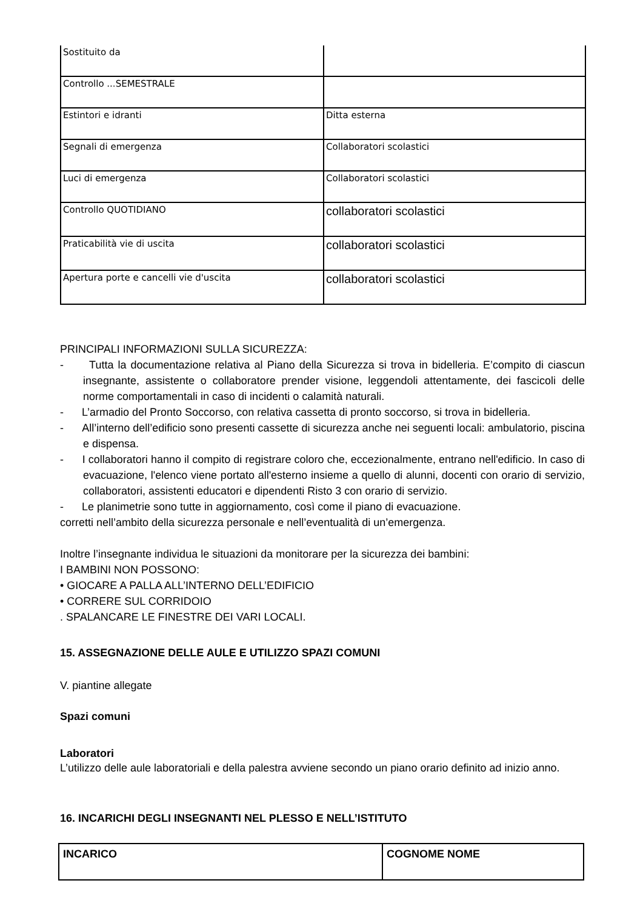| Sostituito da | |
| Controllo ...SEMESTRALE | |
| Estintori e idranti | Ditta esterna |
| Segnali di emergenza | Collaboratori scolastici |
| Luci di emergenza | Collaboratori scolastici |
| Controllo QUOTIDIANO | collaboratori scolastici |
| Praticabilità vie di uscita | collaboratori scolastici |
| Apertura porte e cancelli vie d'uscita | collaboratori scolastici |
PRINCIPALI INFORMAZIONI SULLA SICUREZZA:
- Tutta la documentazione relativa al Piano della Sicurezza si trova in bidelleria. E’compito di ciascun insegnante, assistente o collaboratore prender visione, leggendoli attentamente, dei fascicoli delle norme comportamentali in caso di incidenti o calamità naturali.
- L’armadio del Pronto Soccorso, con relativa cassetta di pronto soccorso, si trova in bidelleria.
- All’interno dell’edificio sono presenti cassette di sicurezza anche nei seguenti locali: ambulatorio, piscina e dispensa.
- I collaboratori hanno il compito di registrare coloro che, eccezionalmente, entrano nell'edificio. In caso di evacuazione, l'elenco viene portato all'esterno insieme a quello di alunni, docenti con orario di servizio, collaboratori, assistenti educatori e dipendenti Risto 3 con orario di servizio.
- Le planimetrie sono tutte in aggiornamento, così come il piano di evacuazione.
corretti nell’ambito della sicurezza personale e nell’eventualità di un’emergenza.
Inoltre l’insegnante individua le situazioni da monitorare per la sicurezza dei bambini:
I BAMBINI NON POSSONO:
• GIOCARE A PALLA ALL’INTERNO DELL’EDIFICIO
• CORRERE SUL CORRIDOIO
. SPALANCARE LE FINESTRE DEI VARI LOCALI.
15. ASSEGNAZIONE DELLE AULE E UTILIZZO SPAZI COMUNI
V. piantine allegate
Spazi comuni
Laboratori
L’utilizzo delle aule laboratoriali e della palestra avviene secondo un piano orario definito ad inizio anno.
16. INCARICHI DEGLI INSEGNANTI NEL PLESSO E NELL’ISTITUTO
| INCARICO | COGNOME NOME |